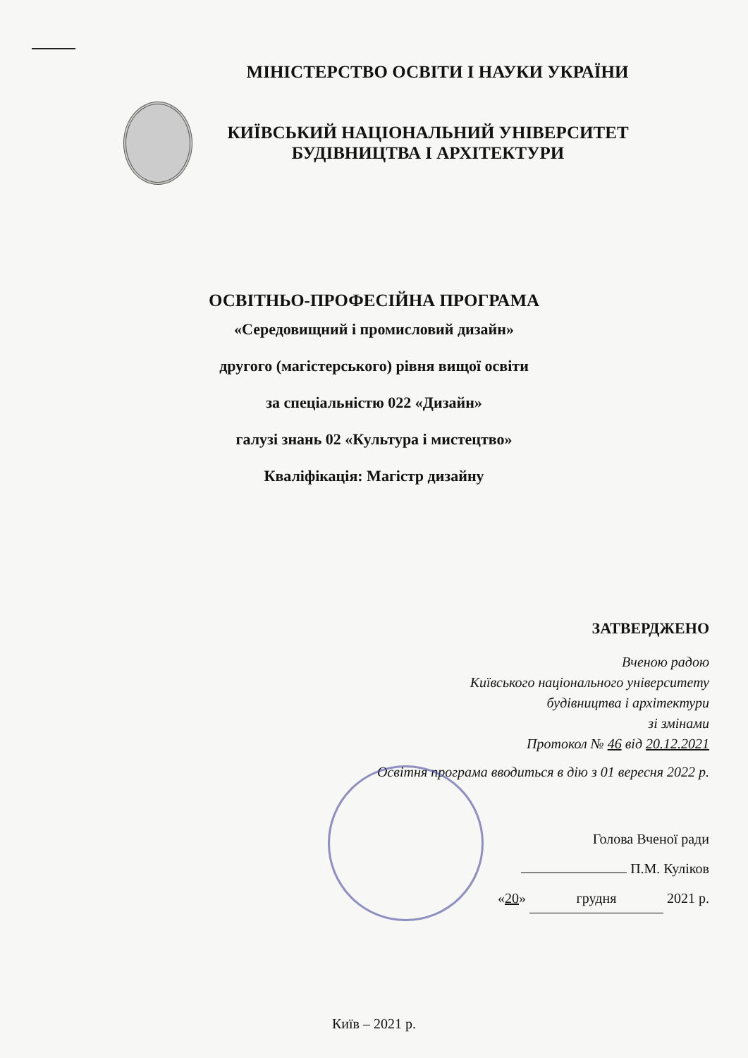МІНІСТЕРСТВО ОСВІТИ І НАУКИ УКРАЇНИ
КИЇВСЬКИЙ НАЦІОНАЛЬНИЙ УНІВЕРСИТЕТ
БУДІВНИЦТВА І АРХІТЕКТУРИ
ОСВІТНЬО-ПРОФЕСІЙНА ПРОГРАМА
«Середовищний і промисловий дизайн»
другого (магістерського) рівня вищої освіти
за спеціальністю 022 «Дизайн»
галузі знань 02 «Культура і мистецтво»
Кваліфікація: Магістр дизайну
ЗАТВЕРДЖЕНО
Вченою радою
Київського національного університету
будівництва і архітектури
зі змінами
Протокол № 46 від 20.12.2021
Освітня програма вводиться в дію з 01 вересня 2022 р.
Голова Вченої ради
П.М. Куліков
«20» грудня 2021 р.
Київ – 2021 р.